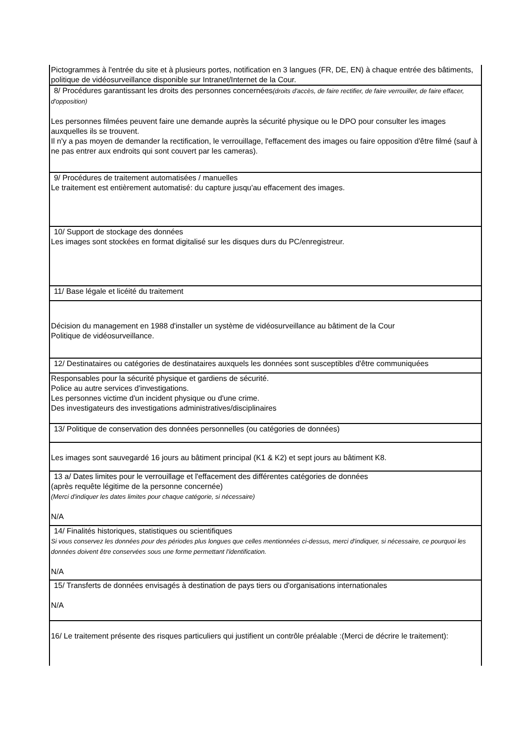| Pictogrammes à l'entrée du site et à plusieurs portes, notification en 3 langues (FR, DE, EN) à chaque entrée des bâtiments, politique de vidéosurveillance disponible sur Intranet/Internet de la Cour. |
| 8/ Procédures garantissant les droits des personnes concernées (droits d'accès, de faire rectifier, de faire verrouiller, de faire effacer, d'opposition) Les personnes filmées peuvent faire une demande auprès la sécurité physique ou le DPO pour consulter les images auxquelles ils se trouvent. Il n'y a pas moyen de demander la rectification, le verrouillage, l'effacement des images ou faire opposition d'être filmé (sauf à ne pas entrer aux endroits qui sont couvert par les cameras). |
| 9/ Procédures de traitement automatisées / manuelles Le traitement est entièrement automatisé: du capture jusqu'au effacement des images. |
| 10/ Support de stockage des données Les images sont stockées en format digitalisé sur les disques durs du PC/enregistreur. |
| 11/ Base légale et licéité du traitement |
| Décision du management en 1988 d'installer un système de vidéosurveillance au bâtiment de la Cour Politique de vidéosurveillance. |
| 12/ Destinataires ou catégories de destinataires auxquels les données sont susceptibles d'être communiquées |
| Responsables pour la sécurité physique et gardiens de sécurité. Police au autre services d'investigations. Les personnes victime d'un incident physique ou d'une crime. Des investigateurs des investigations administratives/disciplinaires |
| 13/ Politique de conservation des données personnelles (ou catégories de données) |
| Les images sont sauvegardé 16 jours au bâtiment principal (K1 & K2) et sept jours au bâtiment K8. |
| 13 a/ Dates limites pour le verrouillage et l'effacement des différentes catégories de données (après requête légitime de la personne concernée) (Merci d'indiquer les dates limites pour chaque catégorie, si nécessaire) N/A |
| 14/ Finalités historiques, statistiques ou scientifiques Si vous conservez les données pour des périodes plus longues que celles mentionnées ci-dessus, merci d'indiquer, si nécessaire, ce pourquoi les données doivent être conservées sous une forme permettant l'identification. N/A |
| 15/ Transferts de données envisagés à destination de pays tiers ou d'organisations internationales N/A |
| 16/ Le traitement présente des risques particuliers qui justifient un contrôle préalable :(Merci de décrire le traitement): |